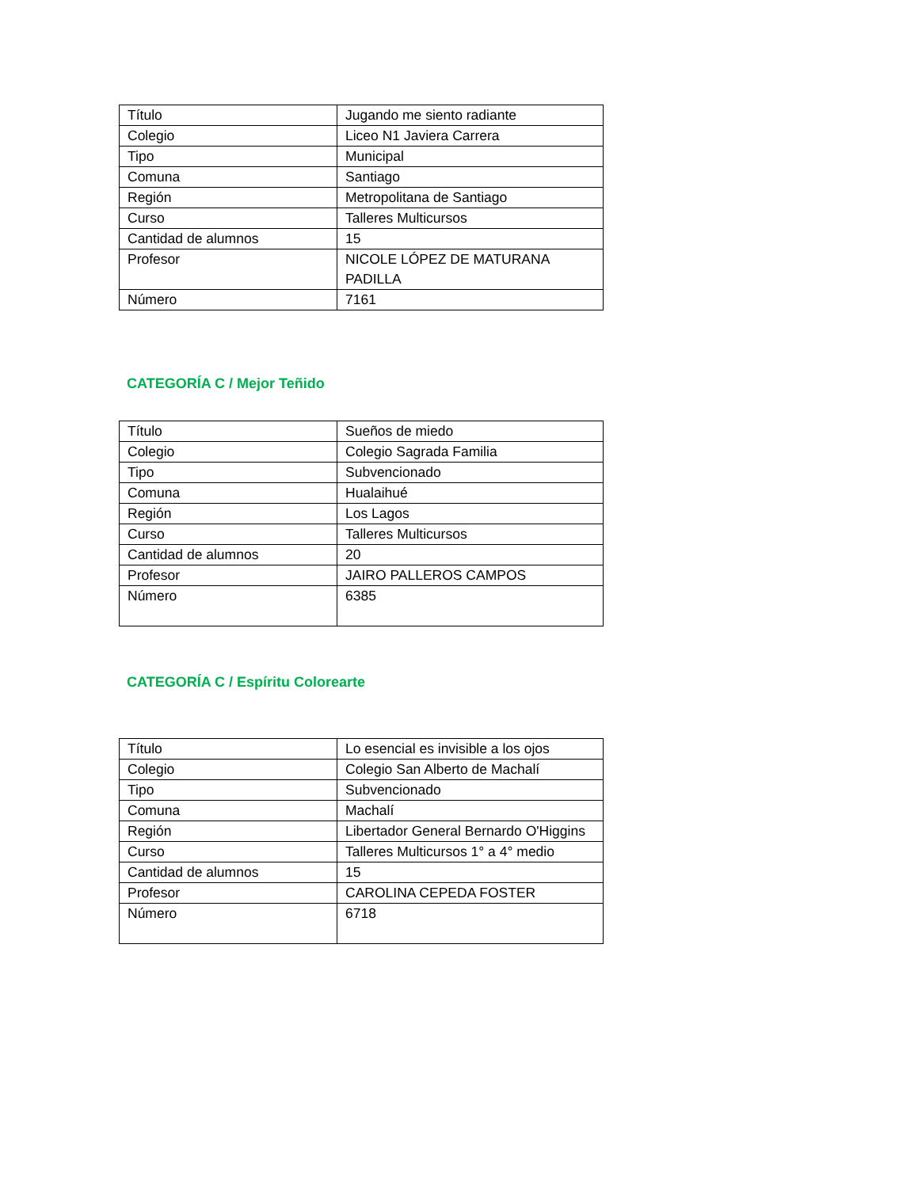| Título | Jugando me siento radiante |
| Colegio | Liceo N1 Javiera Carrera |
| Tipo | Municipal |
| Comuna | Santiago |
| Región | Metropolitana de Santiago |
| Curso | Talleres Multicursos |
| Cantidad de alumnos | 15 |
| Profesor | NICOLE LÓPEZ DE MATURANA PADILLA |
| Número | 7161 |
CATEGORÍA C / Mejor Teñido
| Título | Sueños de miedo |
| Colegio | Colegio Sagrada Familia |
| Tipo | Subvencionado |
| Comuna | Hualaihué |
| Región | Los Lagos |
| Curso | Talleres Multicursos |
| Cantidad de alumnos | 20 |
| Profesor | JAIRO PALLEROS CAMPOS |
| Número | 6385 |
CATEGORÍA C / Espíritu Colorearte
| Título | Lo esencial es invisible a los ojos |
| Colegio | Colegio San Alberto de Machalí |
| Tipo | Subvencionado |
| Comuna | Machalí |
| Región | Libertador General Bernardo O'Higgins |
| Curso | Talleres Multicursos 1° a 4° medio |
| Cantidad de alumnos | 15 |
| Profesor | CAROLINA CEPEDA FOSTER |
| Número | 6718 |